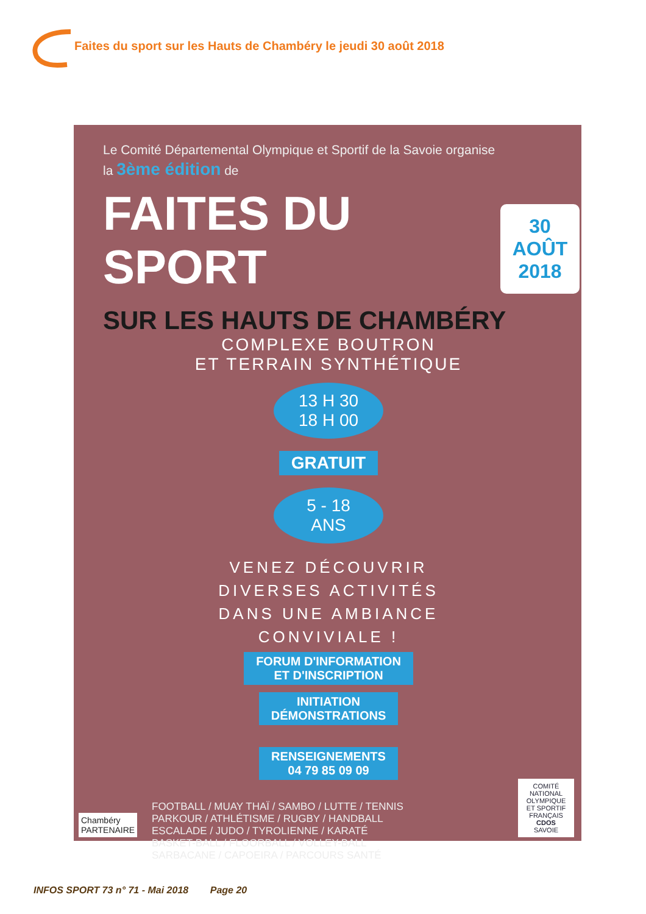Faites du sport sur les Hauts de Chambéry le jeudi 30 août 2018
Le Comité Départemental Olympique et Sportif de la Savoie organise
la 3ème édition de
FAITES DU SPORT
30
AOÛT
2018
SUR LES HAUTS DE CHAMBÉRY
COMPLEXE BOUTRON
ET TERRAIN SYNTHÉTIQUE
13 H 30
18 H 00
GRATUIT
5 - 18
ANS
VENEZ DÉCOUVRIR
DIVERSES ACTIVITÉS
DANS UNE AMBIANCE
CONVIVIALE !
FORUM D'INFORMATION
ET D'INSCRIPTION
INITIATION
DÉMONSTRATIONS
RENSEIGNEMENTS
04 79 85 09 09
FOOTBALL / MUAY THAÏ / SAMBO / LUTTE / TENNIS
PARKOUR / ATHLÉTISME / RUGBY / HANDBALL
ESCALADE / JUDO / TYROLIENNE / KARATÉ
BASKET-BALL / FLOORBALL / VOLLEY-BALL
SARBACANE / CAPOEIRA / PARCOURS SANTÉ
Chambéry
PARTENAIRE
COMITÉ NATIONAL OLYMPIQUE ET SPORTIF FRANÇAIS
CDOS
SAVOIE
INFOS SPORT 73 n° 71 - Mai 2018 Page 20